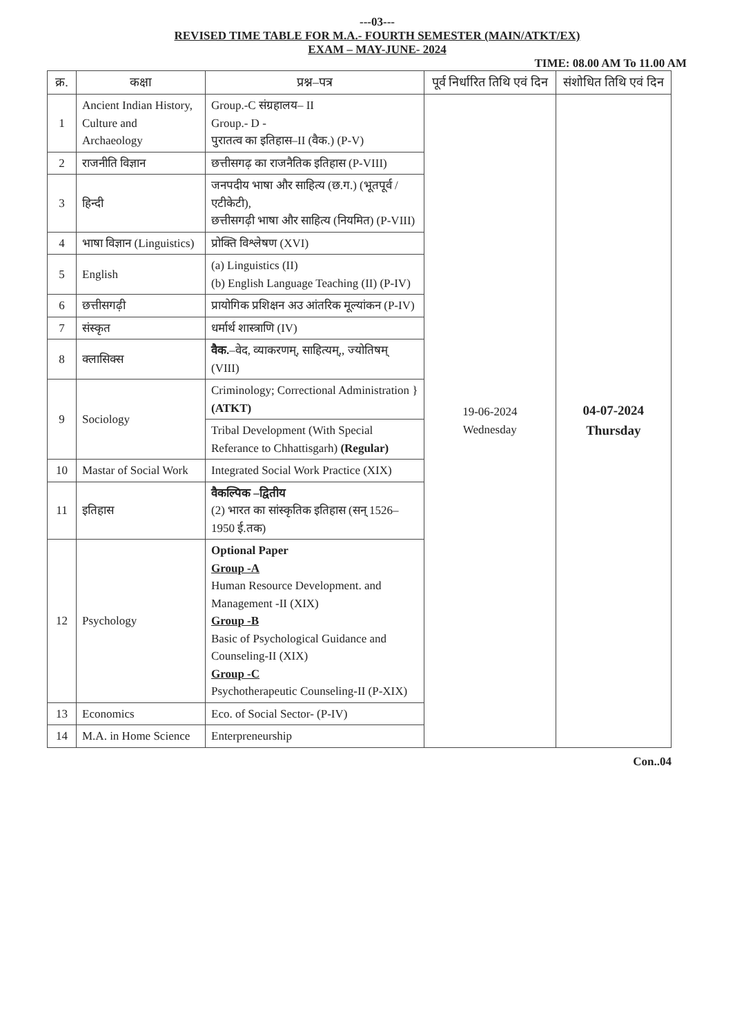---03---
REVISED TIME TABLE FOR M.A.- FOURTH SEMESTER (MAIN/ATKT/EX)
EXAM – MAY-JUNE- 2024
TIME: 08.00 AM To 11.00 AM
| क्र. | कक्षा | प्रश्न–पत्र | पूर्व निर्धारित तिथि एवं दिन | संशोधित तिथि एवं दिन |
| --- | --- | --- | --- | --- |
| 1 | Ancient Indian History, Culture and Archaeology | Group.-C संग्रहालय– II Group.- D - पुरातत्व का इतिहास–II (वैक.) (P-V) | 19-06-2024 Wednesday | 04-07-2024 Thursday |
| 2 | राजनीति विज्ञान | छत्तीसगढ़ का राजनैतिक इतिहास (P-VIII) | | |
| 3 | हिन्दी | जनपदीय भाषा और साहित्य (छ.ग.) (भूतपूर्व / एटीकेटी), छत्तीसगढ़ी भाषा और साहित्य (नियमित) (P-VIII) | | |
| 4 | भाषा विज्ञान (Linguistics) | प्रोक्ति विश्लेषण (XVI) | | |
| 5 | English | (a) Linguistics (II) (b) English Language Teaching (II) (P-IV) | | |
| 6 | छत्तीसगढ़ी | प्रायोगिक प्रशिक्षन अउ आंतरिक मूल्यांकन (P-IV) | | |
| 7 | संस्कृत | धर्मार्थ शास्त्राणि (IV) | | |
| 8 | क्लासिक्स | वैक. –वेद, व्याकरणम्, साहित्यम्,, ज्योतिषम् (VIII) | | |
| 9 | Sociology | Criminology; Correctional Administration } (ATKT) | | |
| | | Tribal Development (With Special Referance to Chhattisgarh) (Regular) | | |
| 10 | Mastar of Social Work | Integrated Social Work Practice (XIX) | | |
| 11 | इतिहास | वैकल्पिक –द्वितीय (2) भारत का सांस्कृतिक इतिहास (सन् 1526–1950 ई.तक) | | |
| 12 | Psychology | Optional Paper Group -A Human Resource Development. and Management -II (XIX) Group -B Basic of Psychological Guidance and Counseling-II (XIX) Group -C Psychotherapeutic Counseling-II (P-XIX) | | |
| 13 | Economics | Eco. of Social Sector- (P-IV) | | |
| 14 | M.A. in Home Science | Enterpreneurship | | |
Con..04